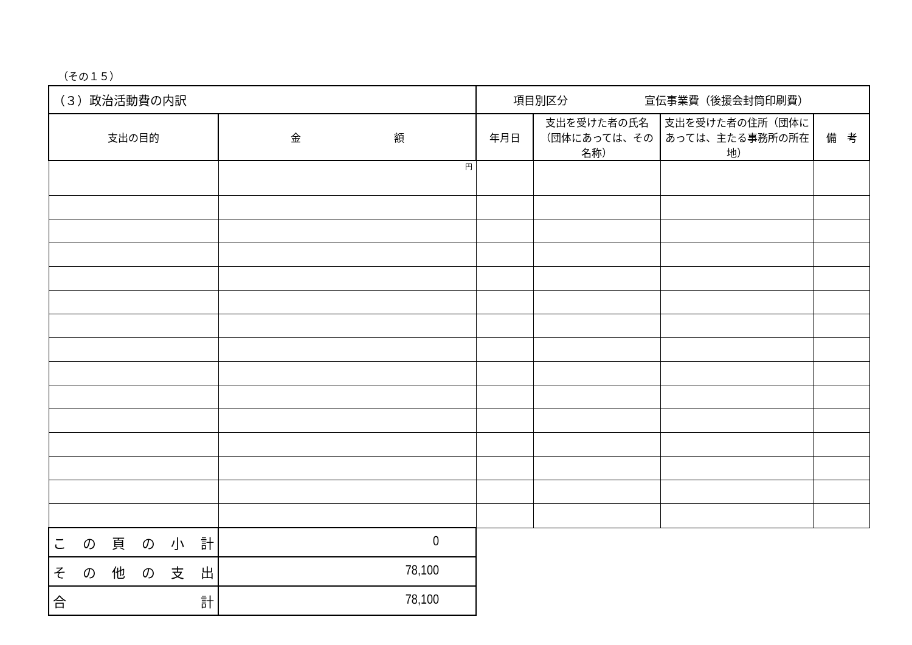（その１５）
| （３）政治活動費の内訳 | | 項目別区分 宣伝事業費（後援会封筒印刷費） | | | |
| 支出の目的 | 金 額 | 年月日 | 支出を受けた者の氏名（団体にあっては、その名称） | 支出を受けた者の住所（団体にあっては、主たる事務所の所在地） | 備 考 |
| | 円 | | | | |
| こ の 頁 の 小 計 | 0 | | | | |
| そ の 他 の 支 出 | 78,100 | | | | |
| 合 計 | 78,100 | | | | |